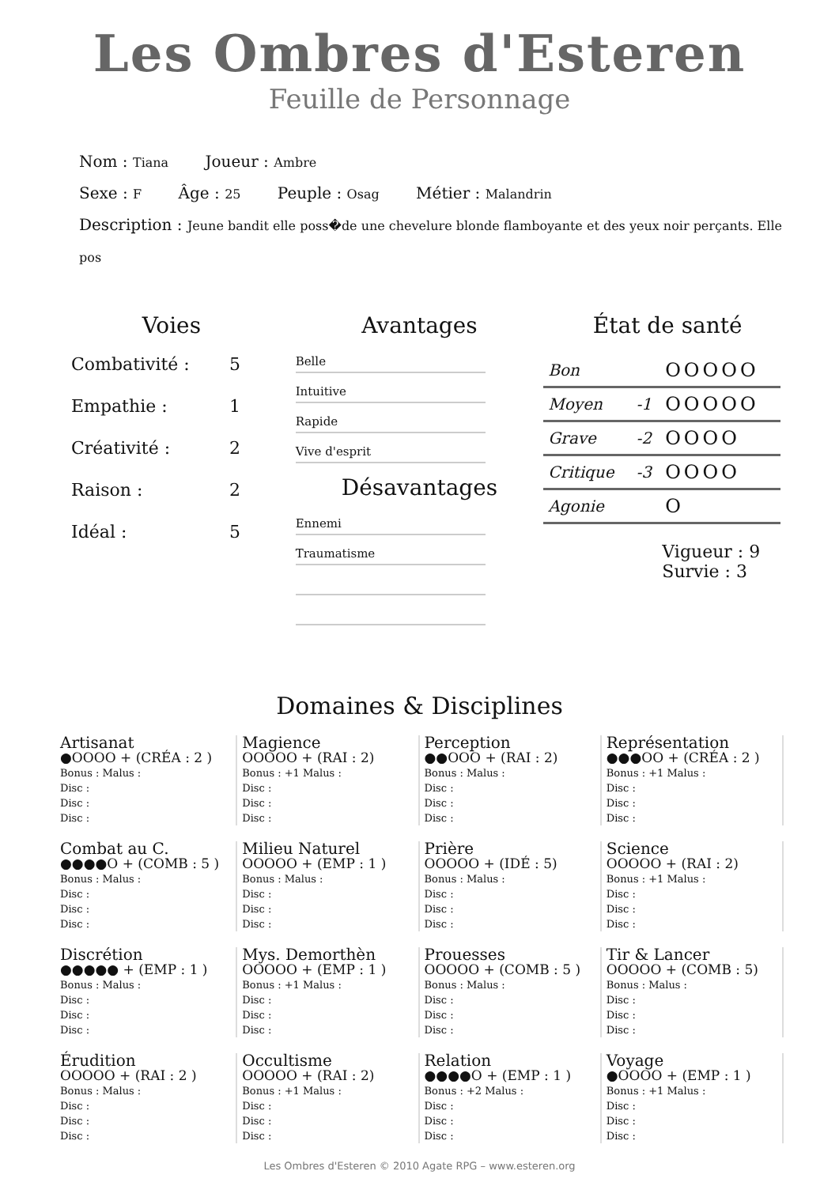Les Ombres d'Esteren
Feuille de Personnage
Nom : Tiana Joueur : Ambre
Sexe : F Âge : 25 Peuple : Osag Métier : Malandrin
Description : Jeune bandit elle poss�de une chevelure blonde flamboyante et des yeux noir perçants. Elle pos
Voies
Combativité : 5
Empathie : 1
Créativité : 2
Raison : 2
Idéal : 5
Avantages
Belle
Intuitive
Rapide
Vive d'esprit
Désavantages
Ennemi
Traumatisme
État de santé
| Bon | | OOOOO |
| Moyen | -1 | OOOOO |
| Grave | -2 | OOOO |
| Critique | -3 | OOOO |
| Agonie | | O |
Vigueur : 9
Survie : 3
Domaines & Disciplines
Artisanat
●OOOO + (CRÉA : 2 )
Bonus : Malus :
Disc :
Disc :
Disc :
Magience
OOOOO + (RAI : 2)
Bonus : +1 Malus :
Disc :
Disc :
Disc :
Perception
●●OOO + (RAI : 2)
Bonus : Malus :
Disc :
Disc :
Disc :
Représentation
●●●OO + (CRÉA : 2 )
Bonus : +1 Malus :
Disc :
Disc :
Disc :
Combat au C.
●●●●O + (COMB : 5 )
Bonus : Malus :
Disc :
Disc :
Disc :
Milieu Naturel
OOOOO + (EMP : 1 )
Bonus : Malus :
Disc :
Disc :
Disc :
Prière
OOOOO + (IDÉ : 5)
Bonus : Malus :
Disc :
Disc :
Disc :
Science
OOOOO + (RAI : 2)
Bonus : +1 Malus :
Disc :
Disc :
Disc :
Discrétion
●●●●● + (EMP : 1 )
Bonus : Malus :
Disc :
Disc :
Disc :
Mys. Demorthèn
OOOOO + (EMP : 1 )
Bonus : +1 Malus :
Disc :
Disc :
Disc :
Prouesses
OOOOO + (COMB : 5 )
Bonus : Malus :
Disc :
Disc :
Disc :
Tir & Lancer
OOOOO + (COMB : 5)
Bonus : Malus :
Disc :
Disc :
Disc :
Érudition
OOOOO + (RAI : 2 )
Bonus : Malus :
Disc :
Disc :
Disc :
Occultisme
OOOOO + (RAI : 2)
Bonus : +1 Malus :
Disc :
Disc :
Disc :
Relation
●●●●O + (EMP : 1 )
Bonus : +2 Malus :
Disc :
Disc :
Disc :
Voyage
●OOOO + (EMP : 1 )
Bonus : +1 Malus :
Disc :
Disc :
Disc :
Les Ombres d'Esteren © 2010 Agate RPG – www.esteren.org